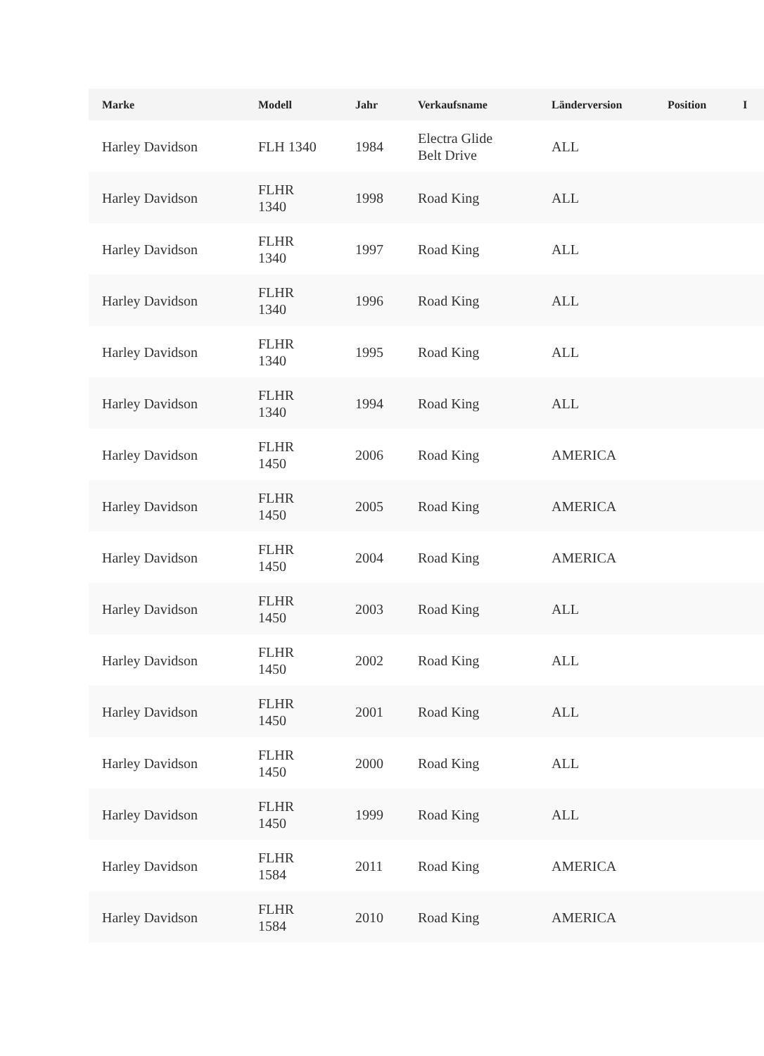| Marke | Modell | Jahr | Verkaufsname | Länderversion | Position | I |
| --- | --- | --- | --- | --- | --- | --- |
| Harley Davidson | FLH 1340 | 1984 | Electra Glide Belt Drive | ALL | | |
| Harley Davidson | FLHR 1340 | 1998 | Road King | ALL | | |
| Harley Davidson | FLHR 1340 | 1997 | Road King | ALL | | |
| Harley Davidson | FLHR 1340 | 1996 | Road King | ALL | | |
| Harley Davidson | FLHR 1340 | 1995 | Road King | ALL | | |
| Harley Davidson | FLHR 1340 | 1994 | Road King | ALL | | |
| Harley Davidson | FLHR 1450 | 2006 | Road King | AMERICA | | |
| Harley Davidson | FLHR 1450 | 2005 | Road King | AMERICA | | |
| Harley Davidson | FLHR 1450 | 2004 | Road King | AMERICA | | |
| Harley Davidson | FLHR 1450 | 2003 | Road King | ALL | | |
| Harley Davidson | FLHR 1450 | 2002 | Road King | ALL | | |
| Harley Davidson | FLHR 1450 | 2001 | Road King | ALL | | |
| Harley Davidson | FLHR 1450 | 2000 | Road King | ALL | | |
| Harley Davidson | FLHR 1450 | 1999 | Road King | ALL | | |
| Harley Davidson | FLHR 1584 | 2011 | Road King | AMERICA | | |
| Harley Davidson | FLHR 1584 | 2010 | Road King | AMERICA | | |